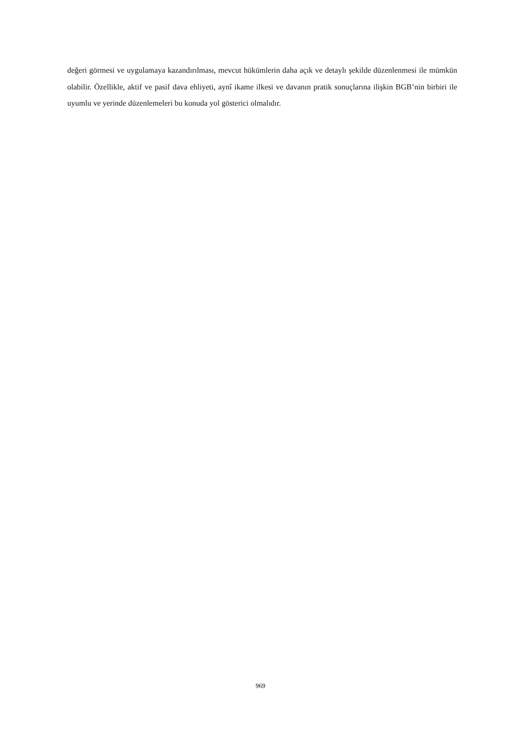değeri görmesi ve uygulamaya kazandırılması, mevcut hükümlerin daha açık ve detaylı şekilde düzenlenmesi ile mümkün olabilir. Özellikle, aktif ve pasif dava ehliyeti, aynî ikame ilkesi ve davanın pratik sonuçlarına ilişkin BGB’nin birbiri ile uyumlu ve yerinde düzenlemeleri bu konuda yol gösterici olmalıdır.
969